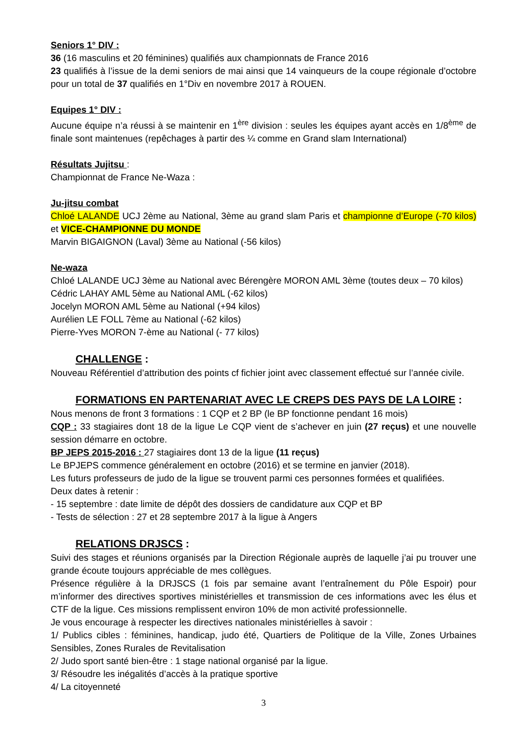Seniors 1° DIV :
36 (16 masculins et 20 féminines) qualifiés aux championnats de France 2016
23 qualifiés à l’issue de la demi seniors de mai ainsi que 14 vainqueurs de la coupe régionale d’octobre pour un total de 37 qualifiés en 1°Div en novembre 2017 à ROUEN.
Equipes 1° DIV :
Aucune équipe n’a réussi à se maintenir en 1<sup>ère</sup> division : seules les équipes ayant accès en 1/8<sup>ème</sup> de finale sont maintenues (repêchages à partir des ¼ comme en Grand slam International)
Résultats Jujitsu :
Championnat de France Ne-Waza :
Ju-jitsu combat
Chloé LALANDE UCJ 2ème au National, 3ème au grand slam Paris et championne d’Europe (-70 kilos) et VICE-CHAMPIONNE DU MONDE
Marvin BIGAIGNON (Laval) 3ème au National (-56 kilos)
Ne-waza
Chloé LALANDE UCJ 3ème au National avec Bérengère MORON AML 3ème (toutes deux – 70 kilos)
Cédric LAHAY AML 5ème au National AML (-62 kilos)
Jocelyn MORON AML 5ème au National (+94 kilos)
Aurélien LE FOLL 7ème au National (-62 kilos)
Pierre-Yves MORON 7-ème au National (- 77 kilos)
CHALLENGE :
Nouveau Référentiel d’attribution des points cf fichier joint avec classement effectué sur l’année civile.
FORMATIONS EN PARTENARIAT AVEC LE CREPS DES PAYS DE LA LOIRE :
Nous menons de front 3 formations : 1 CQP et 2 BP (le BP fonctionne pendant 16 mois)
CQP : 33 stagiaires dont 18 de la ligue Le CQP vient de s’achever en juin (27 reçus) et une nouvelle session démarre en octobre.
BP JEPS 2015-2016 : 27 stagiaires dont 13 de la ligue (11 reçus)
Le BPJEPS commence généralement en octobre (2016) et se termine en janvier (2018).
Les futurs professeurs de judo de la ligue se trouvent parmi ces personnes formées et qualifiées.
Deux dates à retenir :
- 15 septembre : date limite de dépôt des dossiers de candidature aux CQP et BP
- Tests de sélection : 27 et 28 septembre 2017 à la ligue à Angers
RELATIONS DRJSCS :
Suivi des stages et réunions organisés par la Direction Régionale auprès de laquelle j’ai pu trouver une grande écoute toujours appréciable de mes collègues.
Présence régulière à la DRJSCS (1 fois par semaine avant l’entraînement du Pôle Espoir) pour m’informer des directives sportives ministérielles et transmission de ces informations avec les élus et CTF de la ligue. Ces missions remplissent environ 10% de mon activité professionnelle.
Je vous encourage à respecter les directives nationales ministérielles à savoir :
1/ Publics cibles : féminines, handicap, judo été, Quartiers de Politique de la Ville, Zones Urbaines Sensibles, Zones Rurales de Revitalisation
2/ Judo sport santé bien-être : 1 stage national organisé par la ligue.
3/ Résoudre les inégalités d’accès à la pratique sportive
4/ La citoyenneté
3